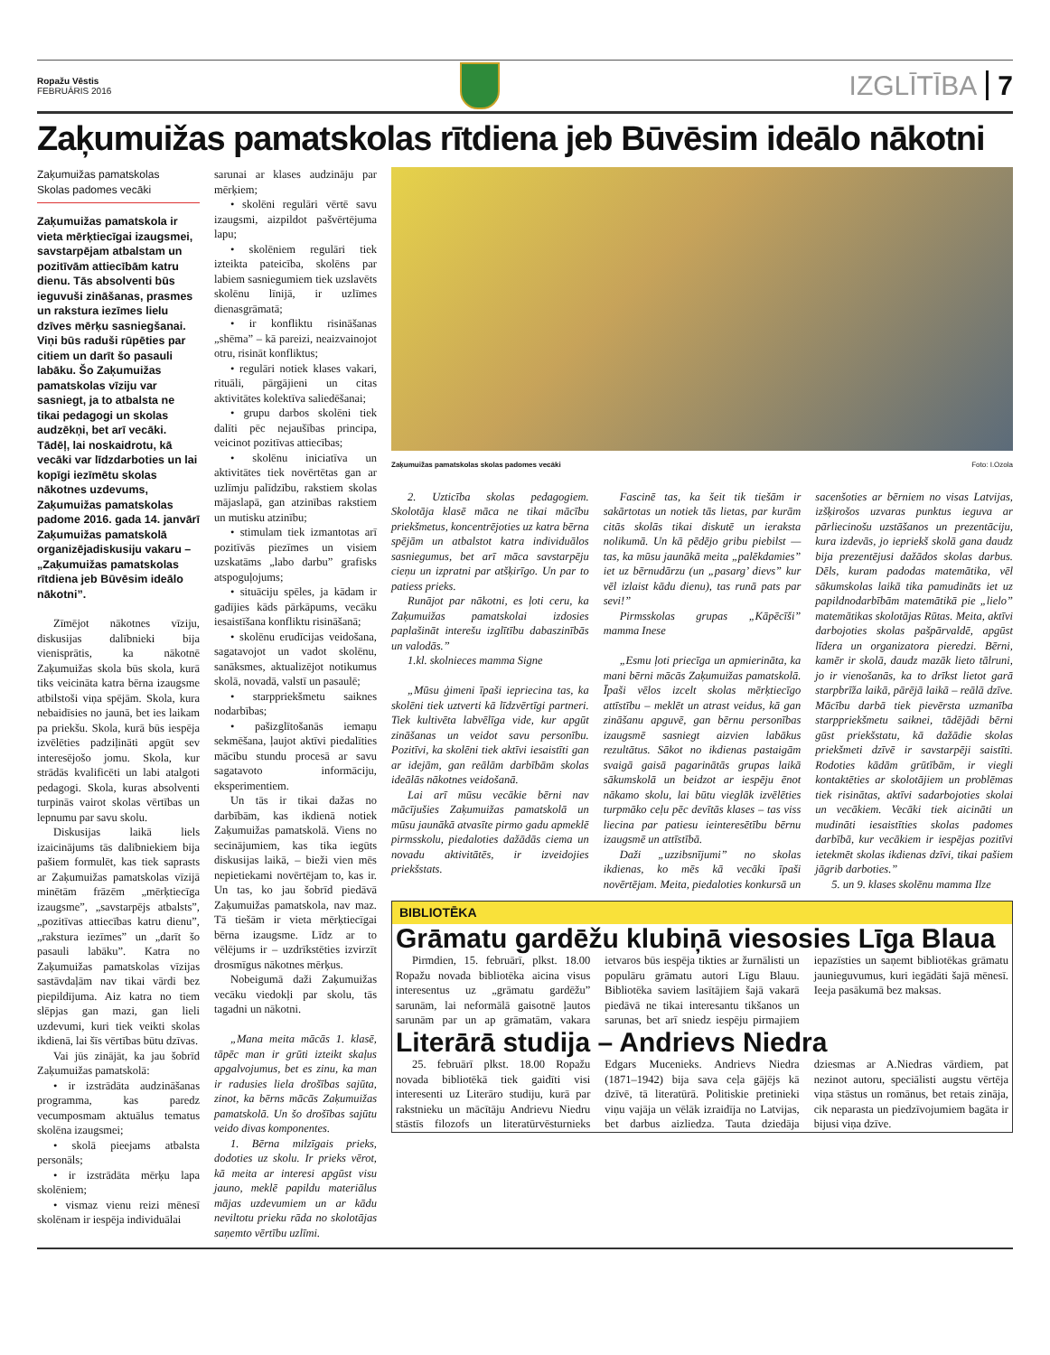Ropažu Vēstis
FEBRUĀRIS 2016
IZGLĪTĪBA 7
Zaķumuižas pamatskolas rītdiena jeb Būvēsim ideālo nākotni
Zaķumuižas pamatskolas
Skolas padomes vecāki
Zaķumuižas pamatskola ir vieta mērķtiecīgai izaugsmei, savstarpējam atbalstam un pozitīvām attiecībām katru dienu. Tās absolventi būs ieguvuši zināšanas, prasmes un rakstura iezīmes lielu dzīves mērķu sasniegšanai. Viņi būs raduši rūpēties par citiem un darīt šo pasauli labāku. Šo Zaķumuižas pamatskolas vīziju var sasniegt, ja to atbalsta ne tikai pedagogi un skolas audzēkņi, bet arī vecāki. Tādēļ, lai noskaidrotu, kā vecāki var līdzdarboties un lai kopīgi iezīmētu skolas nākotnes uzdevums, Zaķumuižas pamatskolas padome 2016. gada 14. janvārī Zaķumuižas pamatskolā organizējadiskusiju vakaru – „Zaķumuižas pamatskolas rītdiena jeb Būvēsim ideālo nākotni”.
Zīmējot nākotnes vīziju, diskusijas dalībnieki bija vienisprātis, ka nākotnē Zaķumuižas skola būs skola, kurā tiks veicināta katra bērna izaugsme atbilstoši viņa spējām. Skola, kura nebaidīsies no jaunā, bet ies laikam pa priekšu. Skola, kurā būs iespēja izvēlēties padziļināti apgūt sev interesējošo jomu. Skola, kur strādās kvalificēti un labi atalgoti pedagogi. Skola, kuras absolventi turpinās vairot skolas vērtības un lepnumu par savu skolu.
Diskusijas laikā liels izaicinājums tās dalībniekiem bija pašiem formulēt, kas tiek saprasts ar Zaķumuižas pamatskolas vīzijā minētām frāzēm „mērķtiecīga izaugsme”, „savstarpējs atbalsts”, „pozitīvas attiecības katru dienu”, „rakstura iezīmes” un „darīt šo pasauli labāku”. Katra no Zaķumuižas pamatskolas vīzijas sastāvdaļām nav tikai vārdi bez piepildījuma. Aiz katra no tiem slēpjas gan mazi, gan lieli uzdevumi, kuri tiek veikti skolas ikdienā, lai šīs vērtības būtu dzīvas.
Vai jūs zinājāt, ka jau šobrīd Zaķumuižas pamatskolā:
• ir izstrādāta audzināšanas programma, kas paredz vecumposmam aktuālus tematus skolēna izaugsmei;
• skolā pieejams atbalsta personāls;
• ir izstrādāta mērķu lapa skolēniem;
• vismaz vienu reizi mēnesī skolēnam ir iespēja individuālai
sarunai ar klases audzinā­ju par mērķiem;
• skolēni regulāri vērtē savu izaugsmi, aizpildot pašvērtējuma lapu;
• skolēniem regulāri tiek izteikta pateicība, skolēns par labiem sasniegumiem tiek uzslavēts skolēnu līnijā, ir uzlīmes dienasgrāmatā;
• ir konfliktu risināšanas „shēma” – kā pareizi, neaizvainojot otru, risināt konfliktus;
• regulāri notiek klases vakari, rituāli, pārgājieni un citas aktivitātes kolektīva saliedēšanai;
• grupu darbos skolēni tiek dalīti pēc nejaušības principa, veicinot pozitīvas attiecības;
• skolēnu iniciatīva un aktivitātes tiek novērtētas gan ar uzlīmju palīdzību, rakstiem skolas mājaslapā, gan atzinības rakstiem un mutisku atzinību;
• stimulam tiek izmantotas arī pozitīvās piezīmes un visiem uzskatāms „labo darbu” grafisks atspoguļojums;
• situāciju spēles, ja kādam ir gadījies kāds pārkāpums, vecāku iesaistīšana konfliktu risināšanā;
• skolēnu erudīcijas veidošana, sagatavojot un vadot skolēnu, sanāksmes, aktualizējot notikumus skolā, novadā, valstī un pasaulē;
• starppriekšmetu saiknes nodarbības;
• pašizglītošanās iemaņu sekmēšana, ļaujot aktīvi piedalīties mācību stundu procesā ar savu sagatavoto informāciju, eksperimentiem.
Un tās ir tikai dažas no darbībām, kas ikdienā notiek Zaķumuižas pamatskolā. Viens no secinājumiem, kas tika iegūts diskusijas laikā, – bieži vien mēs nepietiekami novērtējam to, kas ir. Un tas, ko jau šobrīd piedāvā Zaķumuižas pamatskola, nav maz. Tā tiešām ir vieta mērķtiecīgai bērna izaugsme. Līdz ar to vēlējums ir – uzdrīkstēties izvirzīt drosmīgus nākotnes mērķus.
Nobeigumā daži Zaķumuižas vecāku viedokļi par skolu, tās tagadni un nākotni.
„Mana meita mācās 1. klasē, tāpēc man ir grūti izteikt skaļus apgalvojumus, bet es zinu, ka man ir radusies liela drošības sajūta, zinot, ka bērns mācās Zaķumuižas pamatskolā. Un šo drošības sajūtu veido divas komponentes.
1. Bērna milzīgais prieks, dodoties uz skolu. Ir prieks vērot, kā meita ar interesi apgūst visu jauno, meklē papildu materiālus mājas uzdevumiem un ar kādu neviltotu prieku rāda no skolotājas saņemto vērtību uzlīmi.
Zaķumuižas pamatskolas skolas padomes vecāki Foto: I.Ozola
2. Uzticība skolas pedagogiem. Skolotāja klasē māca ne tikai mācību priekšmetus, koncentrējoties uz katra bērna spējām un atbalstot katra individuālos sasniegumus, bet arī māca savstarpēju cieņu un izpratni par atšķirīgo. Un par to patiess prieks.
Runājot par nākotni, es ļoti ceru, ka Zaķumuižas pamatskolai izdosies paplašināt interešu izglītību dabaszinībās un valodās.”
1.kl. skolnieces mamma Signe
„Mūsu ģimeni īpaši iepriecina tas, ka skolēni tiek uztverti kā līdzvērtīgi partneri. Tiek kultivēta labvēlīga vide, kur apgūt zināšanas un veidot savu personību. Pozitīvi, ka skolēni tiek aktīvi iesaistīti gan ar idejām, gan reālām darbībām skolas ideālās nākotnes veidošanā.
Lai arī mūsu vecākie bērni nav mācījušies Zaķumuižas pamatskolā un mūsu jaunākā atvasīte pirmo gadu apmeklē pirmsskolu, piedaloties dažādās ciema un novadu aktivitātēs, ir izveidojies priekšstats.
Fascinē tas, ka šeit tik tiešām ir sakārtotas un notiek tās lietas, par kurām citās skolās tikai diskutē un ieraksta nolikumā. Un kā pēdējo gribu piebilst — tas, ka mūsu jaunākā meita „palēkdamies” iet uz bērnudārzu (un „pasarg’ dievs” kur vēl izlaist kādu dienu), tas runā pats par sevi!”
Pirmsskolas grupas „Kāpēcīši” mamma Inese
„Esmu ļoti priecīga un apmierināta, ka mani bērni mācās Zaķumuižas pamatskolā. Īpaši vēlos izcelt skolas mērķtiecīgo attīstību – meklēt un atrast veidus, kā gan zināšanu apguvē, gan bērnu personības izaugsmē sasniegt aizvien labākus rezultātus. Sākot no ikdienas pastaigām svaigā gaisā pagarinātās grupas laikā sākumskolā un beidzot ar iespēju ēnot nākamo skolu, lai būtu vieglāk izvēlēties turpmāko ceļu pēc devītās klases – tas viss liecina par patiesu ieinteresētību bērnu izaugsmē un attīstībā.
Daži „uzzibsnījumi” no skolas ikdienas, ko mēs kā vecāki īpaši novērtējam. Meita, piedaloties konkursā un sacenšoties ar bērniem no visas Latvijas, izšķirošos uzvaras punktus ieguva ar pārliecinošu uzstāšanos un prezentāciju, kura izdevās, jo iepriekš skolā gana daudz bija prezentējusi dažādos skolas darbus. Dēls, kuram padodas matemātika, vēl sākumskolas laikā tika pamudināts iet uz papildnodarbībām matemātikā pie „lielo” matemātikas skolotājas Rūtas. Meita, aktīvi darbojoties skolas pašpārvaldē, apgūst līdera un organizatora pieredzi. Bērni, kamēr ir skolā, daudz mazāk lieto tālruni, jo ir vienošanās, ka to drīkst lietot garā starpbrīža laikā, pārējā laikā – reālā dzīve. Mācību darbā tiek pievērsta uzmanība starppriekšmetu saiknei, tādējādi bērni gūst priekšstatu, kā dažādie skolas priekšmeti dzīvē ir savstarpēji saistīti. Rodoties kādām grūtībām, ir viegli kontaktēties ar skolotājiem un problēmas tiek risinātas, aktīvi sadarbojoties skolai un vecākiem. Vecāki tiek aicināti un mudināti iesaistīties skolas padomes darbībā, kur vecākiem ir iespējas pozitīvi ietekmēt skolas ikdienas dzīvi, tikai pašiem jāgrib darboties.”
5. un 9. klases skolēnu mamma Ilze
BIBLIOTĒKA
Grāmatu gardēžu klubiņā viesosies Līga Blaua
Pirmdien, 15. februārī, plkst. 18.00 Ropažu novada bibliotēka aicina visus interesentus uz „grāmatu gardēžu” sarunām, lai neformālā gaisotnē ļautos sarunām par un ap grāmatām, vakara ietvaros būs iespēja tikties ar žurnālisti un populāru grāmatu autori Līgu Blauu. Bibliotēka saviem lasītājiem šajā vakarā piedāvā ne tikai interesantu tikšanos un sarunas, bet arī sniedz iespēju pirmajiem iepazīsties un saņemt bibliotēkas grāmatu jaunieguvumus, kuri iegādāti šajā mēnesī. Ieeja pasākumā bez maksas.
Literārā studija – Andrievs Niedra
25. februārī plkst. 18.00 Ropažu novada bibliotēkā tiek gaidīti visi interesenti uz Literāro studiju, kurā par rakstnieku un mācītāju Andrievu Niedru stāstīs filozofs un literatūrvēsturnieks Edgars Mucenieks. Andrievs Niedra (1871–1942) bija sava ceļa gājējs kā dzīvē, tā literatūrā. Politiskie pretinieki viņu vajāja un vēlāk izraidīja no Latvijas, bet darbus aizliedza. Tauta dziedāja dziesmas ar A.Niedras vārdiem, pat nezinot autoru, speciālisti augstu vērtēja viņa stāstus un romānus, bet retais zināja, cik neparasta un piedzīvojumiem bagāta ir bijusi viņa dzīve.